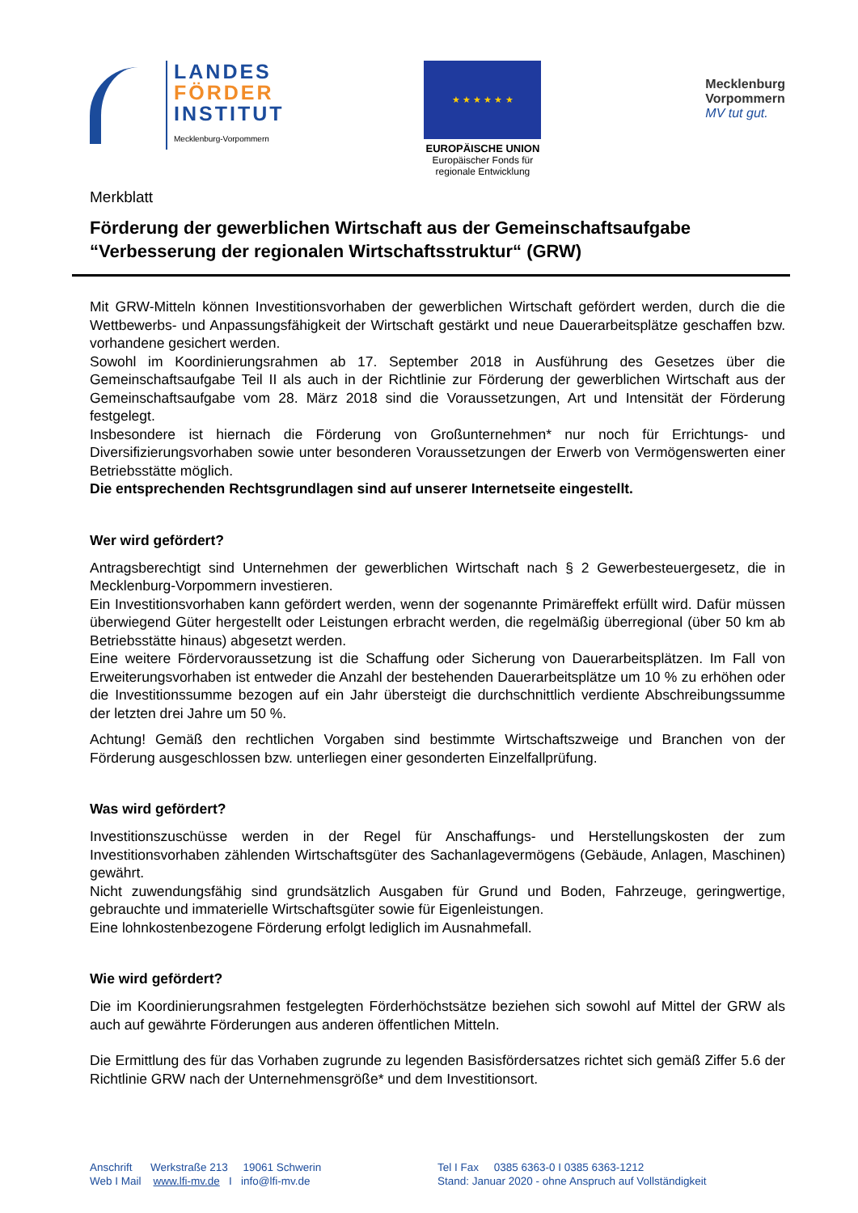LANDES
FÖRDER
INSTITUT
Mecklenburg-Vorpommern
★ ★ ★ ★ ★ ★
EUROPÄISCHE UNION
Europäischer Fonds für
regionale Entwicklung
Mecklenburg
Vorpommern
MV tut gut.
Merkblatt
Förderung der gewerblichen Wirtschaft aus der Gemeinschaftsaufgabe “Verbesserung der regionalen Wirtschaftsstruktur“ (GRW)
Mit GRW-Mitteln können Investitionsvorhaben der gewerblichen Wirtschaft gefördert werden, durch die die Wettbewerbs- und Anpassungsfähigkeit der Wirtschaft gestärkt und neue Dauerarbeitsplätze geschaffen bzw. vorhandene gesichert werden.
Sowohl im Koordinierungsrahmen ab 17. September 2018 in Ausführung des Gesetzes über die Gemeinschaftsaufgabe Teil II als auch in der Richtlinie zur Förderung der gewerblichen Wirtschaft aus der Gemeinschaftsaufgabe vom 28. März 2018 sind die Voraussetzungen, Art und Intensität der Förderung festgelegt.
Insbesondere ist hiernach die Förderung von Großunternehmen* nur noch für Errichtungs- und Diversifizierungsvorhaben sowie unter besonderen Voraussetzungen der Erwerb von Vermögenswerten einer Betriebsstätte möglich.
Die entsprechenden Rechtsgrundlagen sind auf unserer Internetseite eingestellt.
Wer wird gefördert?
Antragsberechtigt sind Unternehmen der gewerblichen Wirtschaft nach § 2 Gewerbesteuergesetz, die in Mecklenburg-Vorpommern investieren.
Ein Investitionsvorhaben kann gefördert werden, wenn der sogenannte Primäreffekt erfüllt wird. Dafür müssen überwiegend Güter hergestellt oder Leistungen erbracht werden, die regelmäßig überregional (über 50 km ab Betriebsstätte hinaus) abgesetzt werden.
Eine weitere Fördervoraussetzung ist die Schaffung oder Sicherung von Dauerarbeitsplätzen. Im Fall von Erweiterungsvorhaben ist entweder die Anzahl der bestehenden Dauerarbeitsplätze um 10 % zu erhöhen oder die Investitionssumme bezogen auf ein Jahr übersteigt die durchschnittlich verdiente Abschreibungssumme der letzten drei Jahre um 50 %.
Achtung! Gemäß den rechtlichen Vorgaben sind bestimmte Wirtschaftszweige und Branchen von der Förderung ausgeschlossen bzw. unterliegen einer gesonderten Einzelfallprüfung.
Was wird gefördert?
Investitionszuschüsse werden in der Regel für Anschaffungs- und Herstellungskosten der zum Investitionsvorhaben zählenden Wirtschaftsgüter des Sachanlagevermögens (Gebäude, Anlagen, Maschinen) gewährt.
Nicht zuwendungsfähig sind grundsätzlich Ausgaben für Grund und Boden, Fahrzeuge, geringwertige, gebrauchte und immaterielle Wirtschaftsgüter sowie für Eigenleistungen.
Eine lohnkostenbezogene Förderung erfolgt lediglich im Ausnahmefall.
Wie wird gefördert?
Die im Koordinierungsrahmen festgelegten Förderhöchstsätze beziehen sich sowohl auf Mittel der GRW als auch auf gewährte Förderungen aus anderen öffentlichen Mitteln.
Die Ermittlung des für das Vorhaben zugrunde zu legenden Basisfördersatzes richtet sich gemäß Ziffer 5.6 der Richtlinie GRW nach der Unternehmensgröße* und dem Investitionsort.
Anschrift Werkstraße 213 19061 Schwerin
Web I Mail www.lfi-mv.de I info@lfi-mv.de
Tel I Fax 0385 6363-0 I 0385 6363-1212
Stand: Januar 2020 - ohne Anspruch auf Vollständigkeit